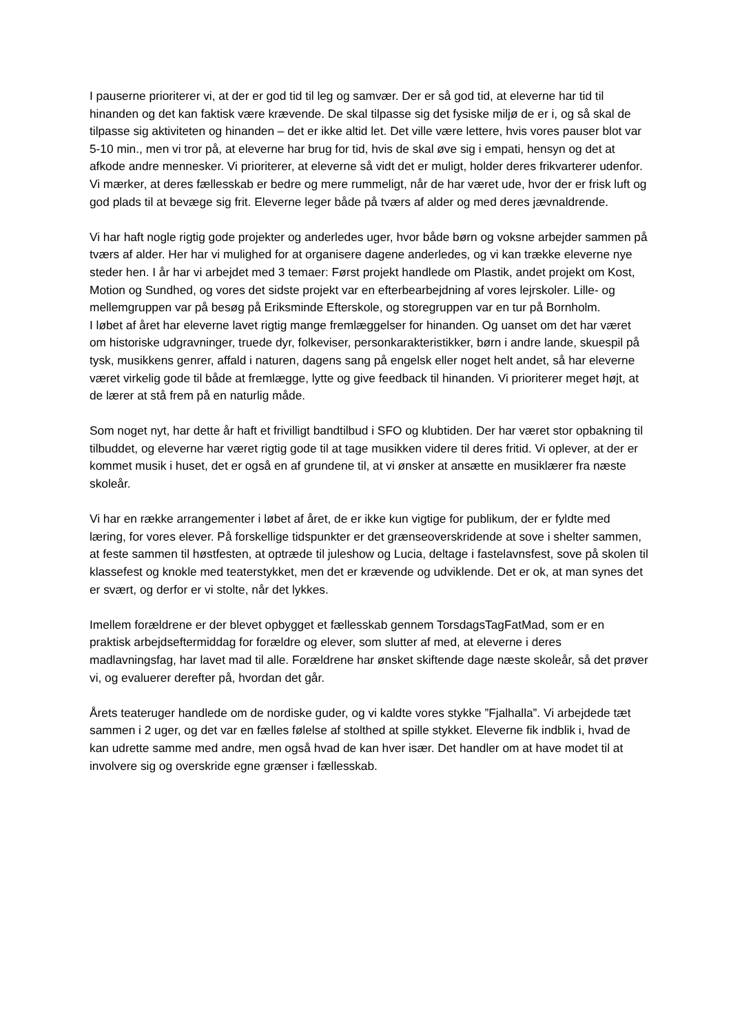I pauserne prioriterer vi, at der er god tid til leg og samvær. Der er så god tid, at eleverne har tid til hinanden og det kan faktisk være krævende. De skal tilpasse sig det fysiske miljø de er i, og så skal de tilpasse sig aktiviteten og hinanden – det er ikke altid let. Det ville være lettere, hvis vores pauser blot var 5-10 min., men vi tror på, at eleverne har brug for tid, hvis de skal øve sig i empati, hensyn og det at afkode andre mennesker. Vi prioriterer, at eleverne så vidt det er muligt, holder deres frikvarterer udenfor. Vi mærker, at deres fællesskab er bedre og mere rummeligt, når de har været ude, hvor der er frisk luft og god plads til at bevæge sig frit. Eleverne leger både på tværs af alder og med deres jævnaldrende.
Vi har haft nogle rigtig gode projekter og anderledes uger, hvor både børn og voksne arbejder sammen på tværs af alder. Her har vi mulighed for at organisere dagene anderledes, og vi kan trække eleverne nye steder hen. I år har vi arbejdet med 3 temaer: Først projekt handlede om Plastik, andet projekt om Kost, Motion og Sundhed, og vores det sidste projekt var en efterbearbejdning af vores lejrskoler. Lille- og mellemgruppen var på besøg på Eriksminde Efterskole, og storegruppen var en tur på Bornholm.
I løbet af året har eleverne lavet rigtig mange fremlæggelser for hinanden. Og uanset om det har været om historiske udgravninger, truede dyr, folkeviser, personkarakteristikker, børn i andre lande, skuespil på tysk, musikkens genrer, affald i naturen, dagens sang på engelsk eller noget helt andet, så har eleverne været virkelig gode til både at fremlægge, lytte og give feedback til hinanden. Vi prioriterer meget højt, at de lærer at stå frem på en naturlig måde.
Som noget nyt, har dette år haft et frivilligt bandtilbud i SFO og klubtiden. Der har været stor opbakning til tilbuddet, og eleverne har været rigtig gode til at tage musikken videre til deres fritid. Vi oplever, at der er kommet musik i huset, det er også en af grundene til, at vi ønsker at ansætte en musiklærer fra næste skoleår.
Vi har en række arrangementer i løbet af året, de er ikke kun vigtige for publikum, der er fyldte med læring, for vores elever. På forskellige tidspunkter er det grænseoverskridende at sove i shelter sammen, at feste sammen til høstfesten, at optræde til juleshow og Lucia, deltage i fastelavnsfest, sove på skolen til klassefest og knokle med teaterstykket, men det er krævende og udviklende. Det er ok, at man synes det er svært, og derfor er vi stolte, når det lykkes.
Imellem forældrene er der blevet opbygget et fællesskab gennem TorsdagsTagFatMad, som er en praktisk arbejdseftermiddag for forældre og elever, som slutter af med, at eleverne i deres madlavningsfag, har lavet mad til alle. Forældrene har ønsket skiftende dage næste skoleår, så det prøver vi, og evaluerer derefter på, hvordan det går.
Årets teateruger handlede om de nordiske guder, og vi kaldte vores stykke ”Fjalhalla”. Vi arbejdede tæt sammen i 2 uger, og det var en fælles følelse af stolthed at spille stykket. Eleverne fik indblik i, hvad de kan udrette samme med andre, men også hvad de kan hver især. Det handler om at have modet til at involvere sig og overskride egne grænser i fællesskab.